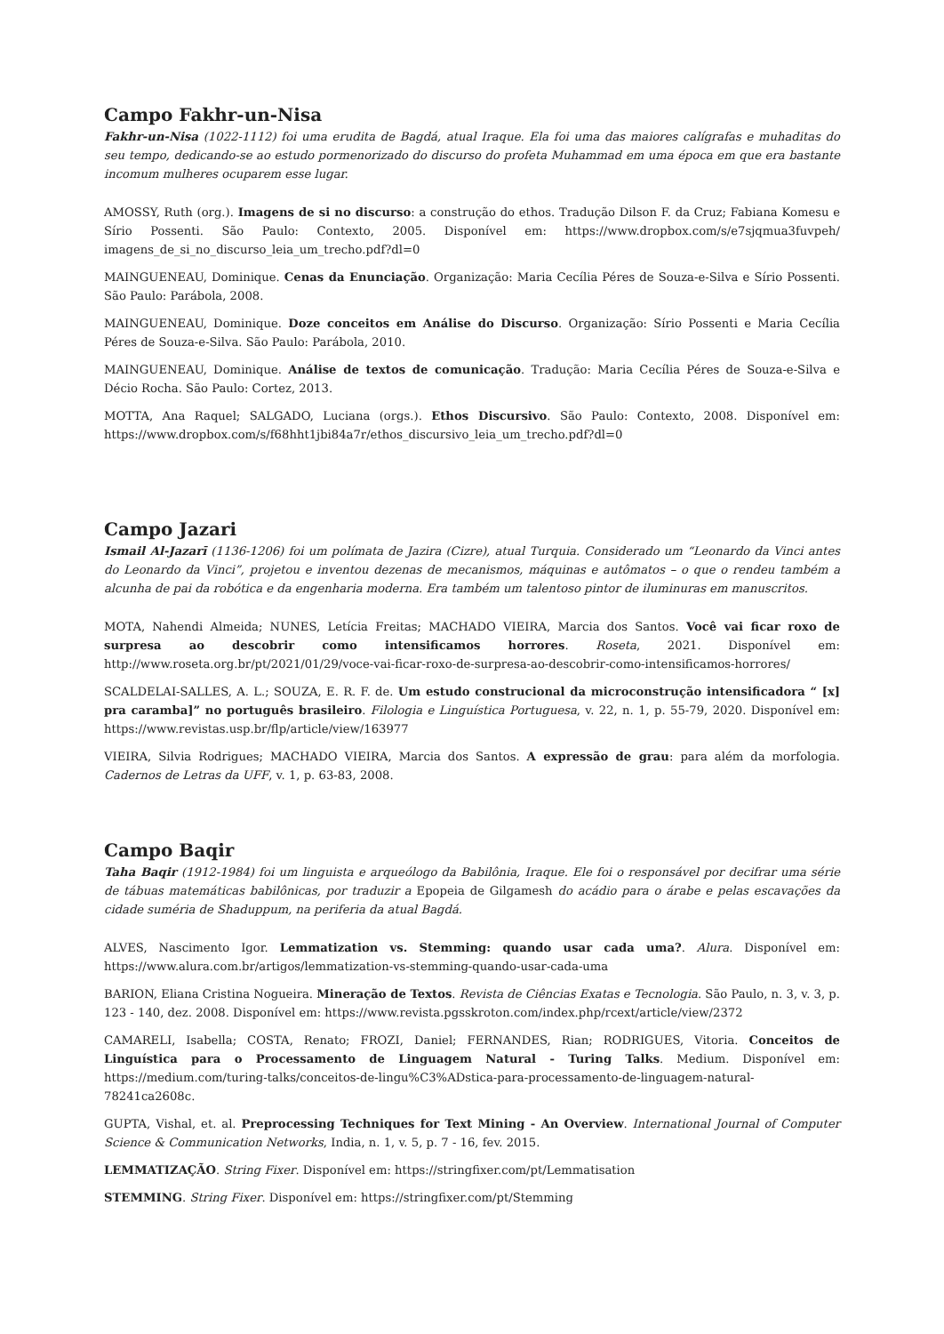Campo Fakhr-un-Nisa
Fakhr-un-Nisa (1022-1112) foi uma erudita de Bagdá, atual Iraque. Ela foi uma das maiores calígrafas e muhaditas do seu tempo, dedicando-se ao estudo pormenorizado do discurso do profeta Muhammad em uma época em que era bastante incomum mulheres ocuparem esse lugar.
AMOSSY, Ruth (org.). Imagens de si no discurso: a construção do ethos. Tradução Dilson F. da Cruz; Fabiana Komesu e Sírio Possenti. São Paulo: Contexto, 2005. Disponível em: https://www.dropbox.com/s/e7sjqmua3fuvpeh/ imagens_de_si_no_discurso_leia_um_trecho.pdf?dl=0
MAINGUENEAU, Dominique. Cenas da Enunciação. Organização: Maria Cecília Péres de Souza-e-Silva e Sírio Possenti. São Paulo: Parábola, 2008.
MAINGUENEAU, Dominique. Doze conceitos em Análise do Discurso. Organização: Sírio Possenti e Maria Cecília Péres de Souza-e-Silva. São Paulo: Parábola, 2010.
MAINGUENEAU, Dominique. Análise de textos de comunicação. Tradução: Maria Cecília Péres de Souza-e-Silva e Décio Rocha. São Paulo: Cortez, 2013.
MOTTA, Ana Raquel; SALGADO, Luciana (orgs.). Ethos Discursivo. São Paulo: Contexto, 2008. Disponível em: https://www.dropbox.com/s/f68hht1jbi84a7r/ethos_discursivo_leia_um_trecho.pdf?dl=0
Campo Jazari
Ismail Al-Jazarī (1136-1206) foi um polímata de Jazira (Cizre), atual Turquia. Considerado um “Leonardo da Vinci antes do Leonardo da Vinci”, projetou e inventou dezenas de mecanismos, máquinas e autômatos – o que o rendeu também a alcunha de pai da robótica e da engenharia moderna. Era também um talentoso pintor de iluminuras em manuscritos.
MOTA, Nahendi Almeida; NUNES, Letícia Freitas; MACHADO VIEIRA, Marcia dos Santos. Você vai ficar roxo de surpresa ao descobrir como intensificamos horrores. Roseta, 2021. Disponível em: http://www.roseta.org.br/pt/2021/01/29/voce-vai-ficar-roxo-de-surpresa-ao-descobrir-como-intensificamos-horrores/
SCALDELAI-SALLES, A. L.; SOUZA, E. R. F. de. Um estudo construcional da microconstrução intensificadora “ [x] pra caramba]” no português brasileiro. Filologia e Linguística Portuguesa, v. 22, n. 1, p. 55-79, 2020. Disponível em: https://www.revistas.usp.br/flp/article/view/163977
VIEIRA, Silvia Rodrigues; MACHADO VIEIRA, Marcia dos Santos. A expressão de grau: para além da morfologia. Cadernos de Letras da UFF, v. 1, p. 63-83, 2008.
Campo Baqir
Taha Baqir (1912-1984) foi um linguista e arqueólogo da Babilônia, Iraque. Ele foi o responsável por decifrar uma série de tábuas matemáticas babilônicas, por traduzir a Epopeia de Gilgamesh do acádio para o árabe e pelas escavações da cidade suméria de Shaduppum, na periferia da atual Bagdá.
ALVES, Nascimento Igor. Lemmatization vs. Stemming: quando usar cada uma?. Alura. Disponível em: https://www.alura.com.br/artigos/lemmatization-vs-stemming-quando-usar-cada-uma
BARION, Eliana Cristina Nogueira. Mineração de Textos. Revista de Ciências Exatas e Tecnologia. São Paulo, n. 3, v. 3, p. 123 - 140, dez. 2008. Disponível em: https://www.revista.pgsskroton.com/index.php/rcext/article/view/2372
CAMARELI, Isabella; COSTA, Renato; FROZI, Daniel; FERNANDES, Rian; RODRIGUES, Vitoria. Conceitos de Linguística para o Processamento de Linguagem Natural - Turing Talks. Medium. Disponível em: https://medium.com/turing-talks/conceitos-de-lingu%C3%ADstica-para-processamento-de-linguagem-natural-78241ca2608c.
GUPTA, Vishal, et. al. Preprocessing Techniques for Text Mining - An Overview. International Journal of Computer Science & Communication Networks, India, n. 1, v. 5, p. 7 - 16, fev. 2015.
LEMMATIZAÇÃO. String Fixer. Disponível em: https://stringfixer.com/pt/Lemmatisation
STEMMING. String Fixer. Disponível em: https://stringfixer.com/pt/Stemming